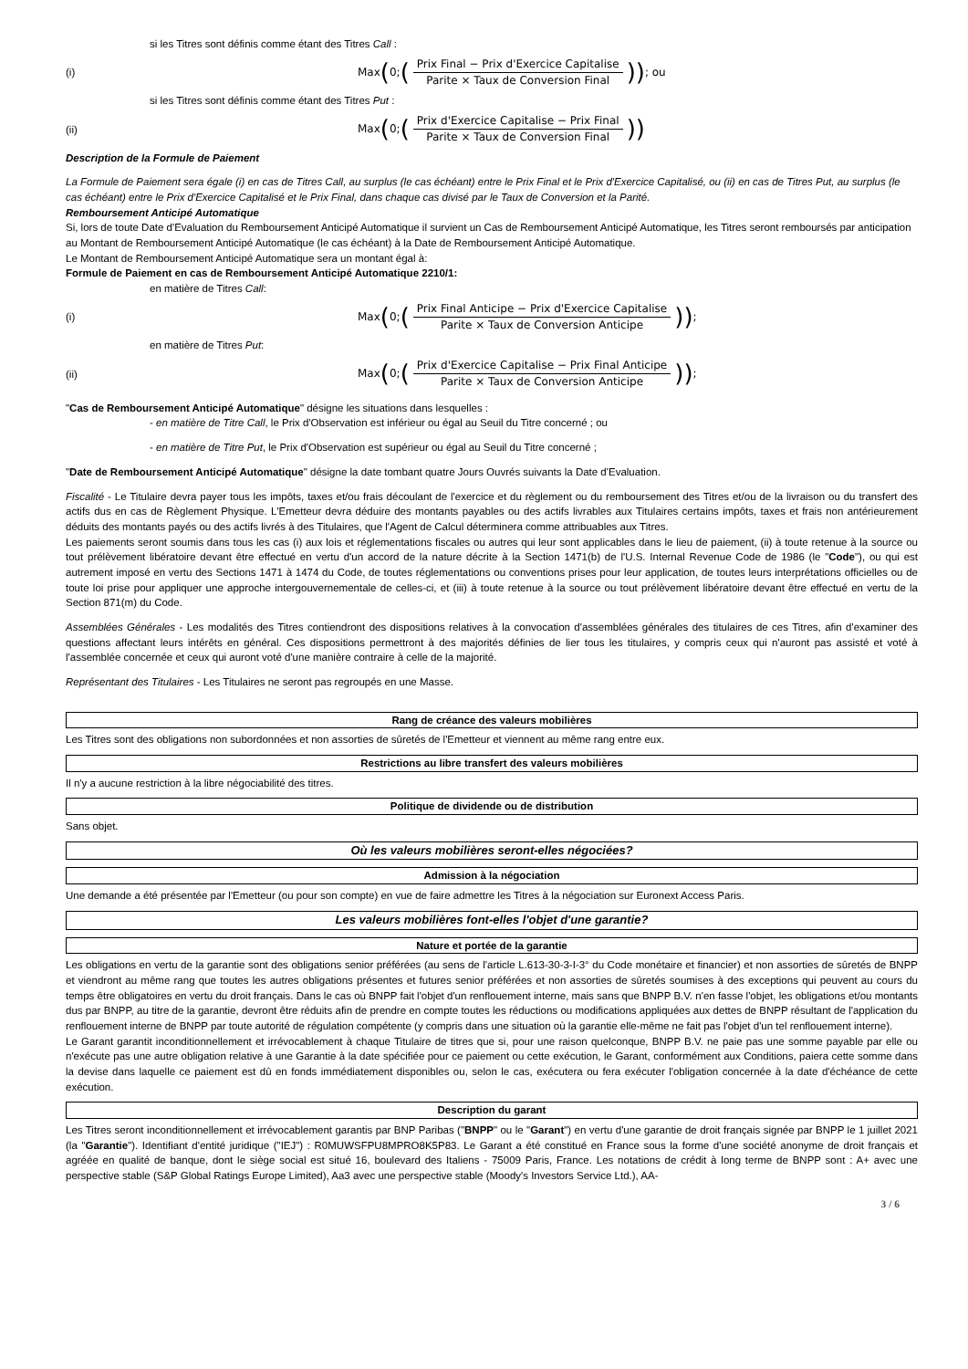si les Titres sont définis comme étant des Titres Call :
(i) Max (0; (Prix Final − Prix d'Exercice Capitalise Parite × Taux de Conversion Final)); ou
si les Titres sont définis comme étant des Titres Put :
(ii) Max (0; (Prix d'Exercice Capitalise − Prix Final Parite × Taux de Conversion Final))
Description de la Formule de Paiement
La Formule de Paiement sera égale (i) en cas de Titres Call, au surplus (le cas échéant) entre le Prix Final et le Prix d'Exercice Capitalisé, ou (ii) en cas de Titres Put, au surplus (le cas échéant) entre le Prix d'Exercice Capitalisé et le Prix Final, dans chaque cas divisé par le Taux de Conversion et la Parité.
Remboursement Anticipé Automatique
Si, lors de toute Date d'Evaluation du Remboursement Anticipé Automatique il survient un Cas de Remboursement Anticipé Automatique, les Titres seront remboursés par anticipation au Montant de Remboursement Anticipé Automatique (le cas échéant) à la Date de Remboursement Anticipé Automatique.
Le Montant de Remboursement Anticipé Automatique sera un montant égal à:
Formule de Paiement en cas de Remboursement Anticipé Automatique 2210/1:
en matière de Titres Call:
(i) Max (0; (Prix Final Anticipe − Prix d'Exercice Capitalise Parite × Taux de Conversion Anticipe)) ;
en matière de Titres Put:
(ii) Max (0; (Prix d'Exercice Capitalise − Prix Final Anticipe Parite × Taux de Conversion Anticipe)) ;
"Cas de Remboursement Anticipé Automatique" désigne les situations dans lesquelles :
- en matière de Titre Call, le Prix d'Observation est inférieur ou égal au Seuil du Titre concerné ; ou
- en matière de Titre Put, le Prix d'Observation est supérieur ou égal au Seuil du Titre concerné ;
"Date de Remboursement Anticipé Automatique" désigne la date tombant quatre Jours Ouvrés suivants la Date d'Evaluation.
Fiscalité - Le Titulaire devra payer tous les impôts, taxes et/ou frais découlant de l'exercice et du règlement ou du remboursement des Titres et/ou de la livraison ou du transfert des actifs dus en cas de Règlement Physique. L'Emetteur devra déduire des montants payables ou des actifs livrables aux Titulaires certains impôts, taxes et frais non antérieurement déduits des montants payés ou des actifs livrés à des Titulaires, que l'Agent de Calcul déterminera comme attribuables aux Titres.
Les paiements seront soumis dans tous les cas (i) aux lois et réglementations fiscales ou autres qui leur sont applicables dans le lieu de paiement, (ii) à toute retenue à la source ou tout prélèvement libératoire devant être effectué en vertu d'un accord de la nature décrite à la Section 1471(b) de l'U.S. Internal Revenue Code de 1986 (le "Code"), ou qui est autrement imposé en vertu des Sections 1471 à 1474 du Code, de toutes réglementations ou conventions prises pour leur application, de toutes leurs interprétations officielles ou de toute loi prise pour appliquer une approche intergouvernementale de celles-ci, et (iii) à toute retenue à la source ou tout prélèvement libératoire devant être effectué en vertu de la Section 871(m) du Code.
Assemblées Générales - Les modalités des Titres contiendront des dispositions relatives à la convocation d'assemblées générales des titulaires de ces Titres, afin d'examiner des questions affectant leurs intérêts en général. Ces dispositions permettront à des majorités définies de lier tous les titulaires, y compris ceux qui n'auront pas assisté et voté à l'assemblée concernée et ceux qui auront voté d'une manière contraire à celle de la majorité.
Représentant des Titulaires - Les Titulaires ne seront pas regroupés en une Masse.
Rang de créance des valeurs mobilières
Les Titres sont des obligations non subordonnées et non assorties de sûretés de l'Emetteur et viennent au même rang entre eux.
Restrictions au libre transfert des valeurs mobilières
Il n'y a aucune restriction à la libre négociabilité des titres.
Politique de dividende ou de distribution
Sans objet.
Où les valeurs mobilières seront-elles négociées?
Admission à la négociation
Une demande a été présentée par l'Emetteur (ou pour son compte) en vue de faire admettre les Titres à la négociation sur Euronext Access Paris.
Les valeurs mobilières font-elles l'objet d'une garantie?
Nature et portée de la garantie
Les obligations en vertu de la garantie sont des obligations senior préférées (au sens de l'article L.613-30-3-I-3° du Code monétaire et financier) et non assorties de sûretés de BNPP et viendront au même rang que toutes les autres obligations présentes et futures senior préférées et non assorties de sûretés soumises à des exceptions qui peuvent au cours du temps être obligatoires en vertu du droit français. Dans le cas où BNPP fait l'objet d'un renflouement interne, mais sans que BNPP B.V. n'en fasse l'objet, les obligations et/ou montants dus par BNPP, au titre de la garantie, devront être réduits afin de prendre en compte toutes les réductions ou modifications appliquées aux dettes de BNPP résultant de l'application du renflouement interne de BNPP par toute autorité de régulation compétente (y compris dans une situation où la garantie elle-même ne fait pas l'objet d'un tel renflouement interne).
Le Garant garantit inconditionnellement et irrévocablement à chaque Titulaire de titres que si, pour une raison quelconque, BNPP B.V. ne paie pas une somme payable par elle ou n'exécute pas une autre obligation relative à une Garantie à la date spécifiée pour ce paiement ou cette exécution, le Garant, conformément aux Conditions, paiera cette somme dans la devise dans laquelle ce paiement est dû en fonds immédiatement disponibles ou, selon le cas, exécutera ou fera exécuter l'obligation concernée à la date d'échéance de cette exécution.
Description du garant
Les Titres seront inconditionnellement et irrévocablement garantis par BNP Paribas ("BNPP" ou le "Garant") en vertu d'une garantie de droit français signée par BNPP le 1 juillet 2021 (la "Garantie"). Identifiant d'entité juridique ("IEJ") : R0MUWSFPU8MPRO8K5P83. Le Garant a été constitué en France sous la forme d'une société anonyme de droit français et agréée en qualité de banque, dont le siège social est situé 16, boulevard des Italiens - 75009 Paris, France. Les notations de crédit à long terme de BNPP sont : A+ avec une perspective stable (S&P Global Ratings Europe Limited), Aa3 avec une perspective stable (Moody's Investors Service Ltd.), AA-
3 / 6